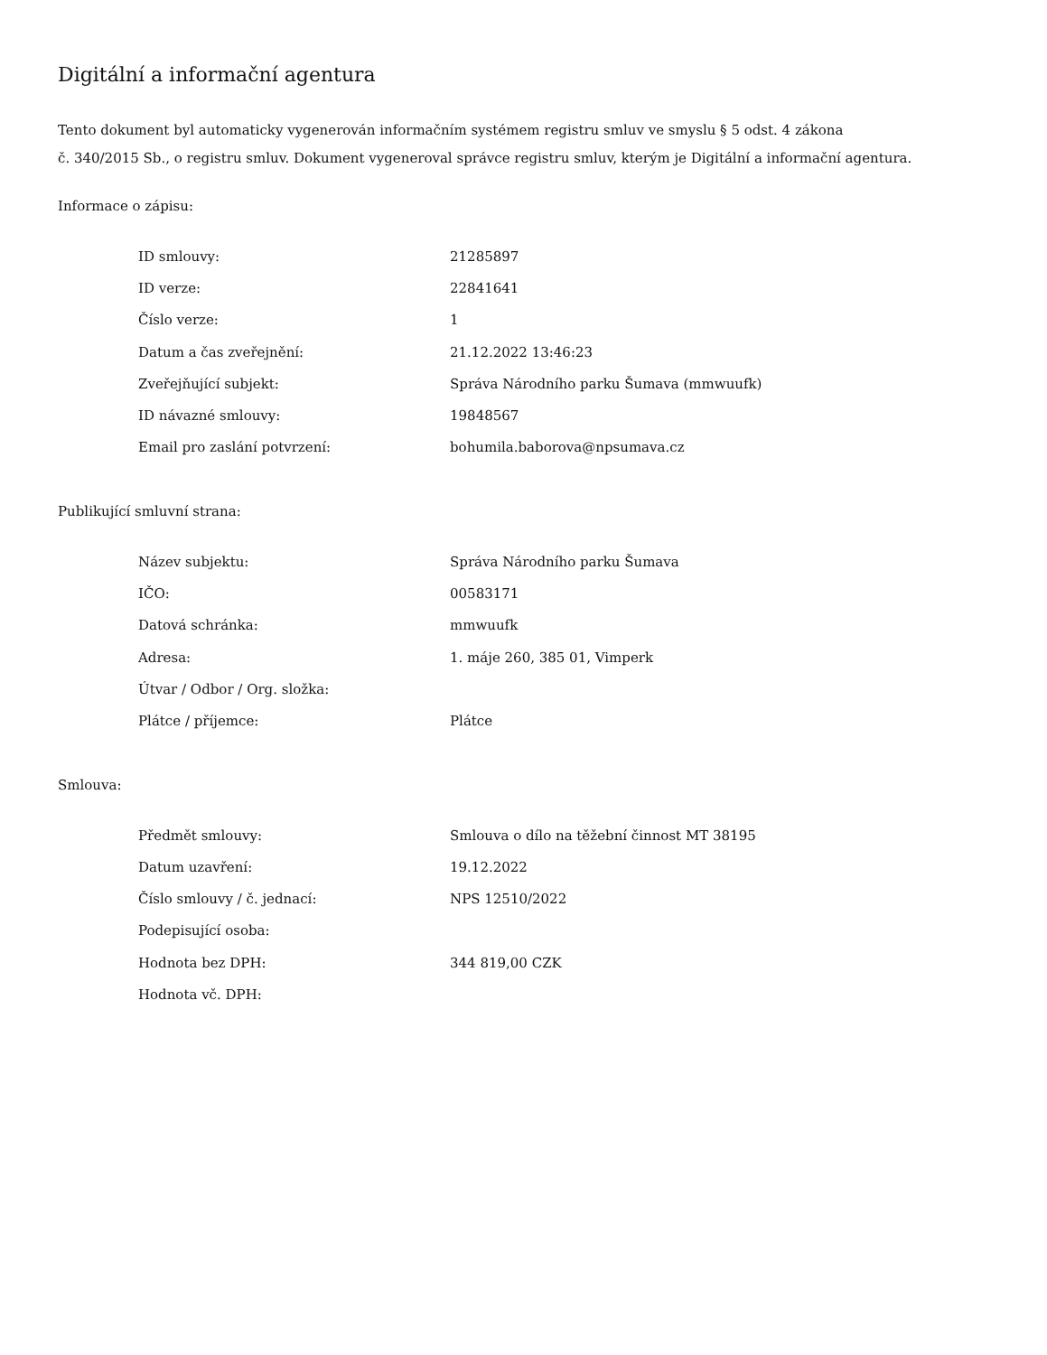Digitální a informační agentura
Tento dokument byl automaticky vygenerován informačním systémem registru smluv ve smyslu § 5 odst. 4 zákona
č. 340/2015 Sb., o registru smluv. Dokument vygeneroval správce registru smluv, kterým je Digitální a informační agentura.
Informace o zápisu:
| ID smlouvy: | 21285897 |
| ID verze: | 22841641 |
| Číslo verze: | 1 |
| Datum a čas zveřejnění: | 21.12.2022 13:46:23 |
| Zveřejňující subjekt: | Správa Národního parku Šumava (mmwuufk) |
| ID návazné smlouvy: | 19848567 |
| Email pro zaslání potvrzení: | bohumila.baborova@npsumava.cz |
Publikující smluvní strana:
| Název subjektu: | Správa Národního parku Šumava |
| IČO: | 00583171 |
| Datová schránka: | mmwuufk |
| Adresa: | 1. máje 260, 385 01, Vimperk |
| Útvar / Odbor / Org. složka: | |
| Plátce / příjemce: | Plátce |
Smlouva:
| Předmět smlouvy: | Smlouva o dílo na těžební činnost MT 38195 |
| Datum uzavření: | 19.12.2022 |
| Číslo smlouvy / č. jednací: | NPS 12510/2022 |
| Podepisující osoba: | |
| Hodnota bez DPH: | 344 819,00 CZK |
| Hodnota vč. DPH: | |